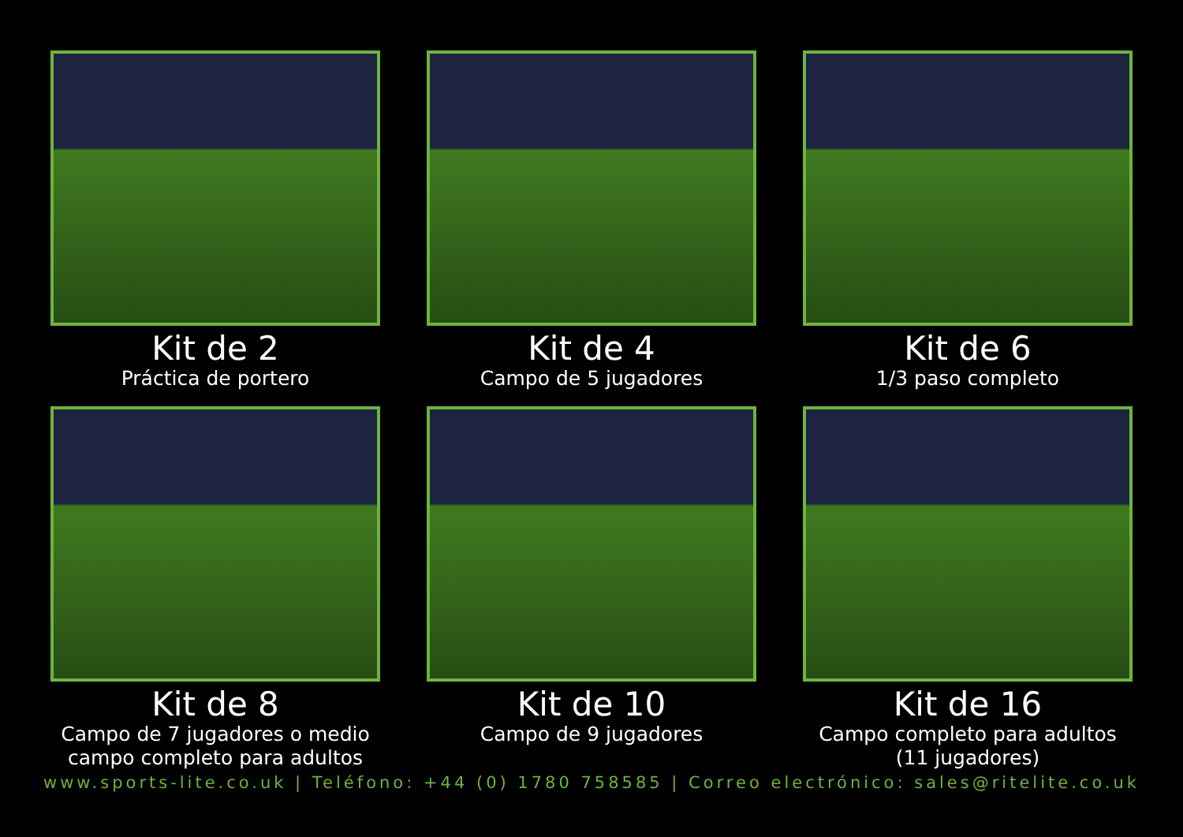Kit de 2
Práctica de portero
Kit de 4
Campo de 5 jugadores
Kit de 6
1/3 paso completo
Kit de 8
Campo de 7 jugadores o medio campo completo para adultos
Kit de 10
Campo de 9 jugadores
Kit de 16
Campo completo para adultos (11 jugadores)
www.sports-lite.co.uk | Teléfono: +44 (0) 1780 758585 | Correo electrónico: sales@ritelite.co.uk